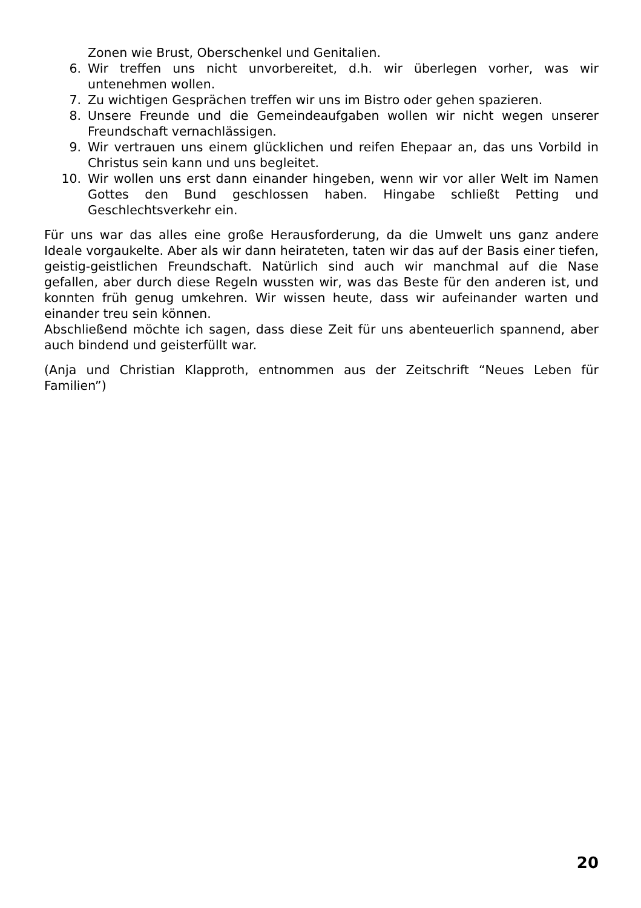Zonen wie Brust, Oberschenkel und Genitalien.
6. Wir treffen uns nicht unvorbereitet, d.h. wir überlegen vorher, was wir untenehmen wollen.
7. Zu wichtigen Gesprächen treffen wir uns im Bistro oder gehen spazieren.
8. Unsere Freunde und die Gemeindeaufgaben wollen wir nicht wegen unserer Freundschaft vernachlässigen.
9. Wir vertrauen uns einem glücklichen und reifen Ehepaar an, das uns Vorbild in Christus sein kann und uns begleitet.
10. Wir wollen uns erst dann einander hingeben, wenn wir vor aller Welt im Namen Gottes den Bund geschlossen haben. Hingabe schließt Petting und Geschlechtsverkehr ein.
Für uns war das alles eine große Herausforderung, da die Umwelt uns ganz andere Ideale vorgaukelte. Aber als wir dann heirateten, taten wir das auf der Basis einer tiefen, geistig-geistlichen Freundschaft. Natürlich sind auch wir manchmal auf die Nase gefallen, aber durch diese Regeln wussten wir, was das Beste für den anderen ist, und konnten früh genug umkehren. Wir wissen heute, dass wir aufeinander warten und einander treu sein können.
Abschließend möchte ich sagen, dass diese Zeit für uns abenteuerlich spannend, aber auch bindend und geisterfüllt war.
(Anja und Christian Klapproth, entnommen aus der Zeitschrift “Neues Leben für Familien”)
20